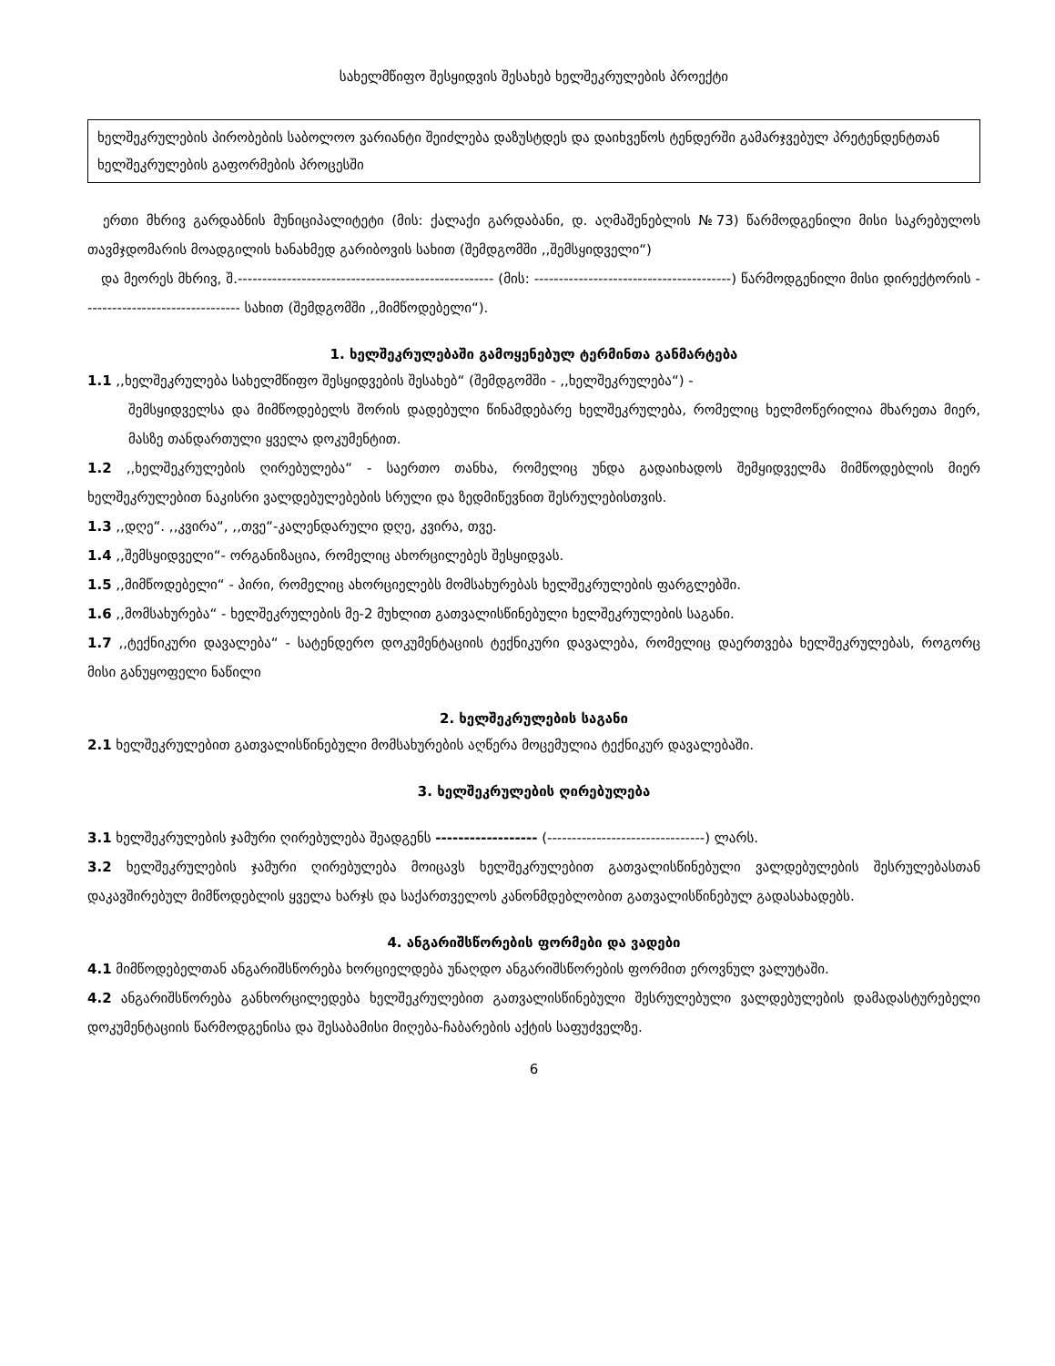სახელმწიფო შესყიდვის შესახებ ხელშეკრულების პროექტი
ხელშეკრულების პირობების საბოლოო ვარიანტი შეიძლება დაზუსტდეს და დაიხვეწოს ტენდერში გამარჯვებულ პრეტენდენტთან ხელშეკრულების გაფორმების პროცესში
ერთი მხრივ გარდაბნის მუნიციპალიტეტი (მის: ქალაქი გარდაბანი, დ. აღმაშენებლის №73) წარმოდგენილი მისი საკრებულოს თავმჯდომარის მოადგილის ხანახმედ გარიბოვის სახით (შემდგომში ,,შემსყიდველი“)
და მეორეს მხრივ, შ.---------------------------------------------------- (მის: ----------------------------------------) წარმოდგენილი მისი დირექტორის -------------------------------- სახით (შემდგომში ,,მიმწოდებელი“).
1. ხელშეკრულებაში გამოყენებულ ტერმინთა განმარტება
1.1 ,,ხელშეკრულება სახელმწიფო შესყიდვების შესახებ“ (შემდგომში - ,,ხელშეკრულება“) -
შემსყიდველსა და მიმწოდებელს შორის დადებული წინამდებარე ხელშეკრულება, რომელიც ხელმოწერილია მხარეთა მიერ, მასზე თანდართული ყველა დოკუმენტით.
1.2 ,,ხელშეკრულების ღირებულება“ - საერთო თანხა, რომელიც უნდა გადაიხადოს შემყიდველმა მიმწოდებლის მიერ ხელშეკრულებით ნაკისრი ვალდებულებების სრული და ზედმიწევნით შესრულებისთვის.
1.3 ,,დღე“. ,,კვირა“, ,,თვე“-კალენდარული დღე, კვირა, თვე.
1.4 ,,შემსყიდველი“- ორგანიზაცია, რომელიც ახორცილებეს შესყიდვას.
1.5 ,,მიმწოდებელი“ - პირი, რომელიც ახორციელებს მომსახურებას ხელშეკრულების ფარგლებში.
1.6 ,,მომსახურება“ - ხელშეკრულების მე-2 მუხლით გათვალისწინებული ხელშეკრულების საგანი.
1.7 ,,ტექნიკური დავალება“ - სატენდერო დოკუმენტაციის ტექნიკური დავალება, რომელიც დაერთვება ხელშეკრულებას, როგორც მისი განუყოფელი ნაწილი
2. ხელშეკრულების საგანი
2.1 ხელშეკრულებით გათვალისწინებული მომსახურების აღწერა მოცემულია ტექნიკურ დავალებაში.
3. ხელშეკრულების ღირებულება
3.1 ხელშეკრულების ჯამური ღირებულება შეადგენს ------------------ (--------------------------------) ლარს.
3.2 ხელშეკრულების ჯამური ღირებულება მოიცავს ხელშეკრულებით გათვალისწინებული ვალდებულების შესრულებასთან დაკავშირებულ მიმწოდებლის ყველა ხარჯს და საქართველოს კანონმდებლობით გათვალისწინებულ გადასახადებს.
4. ანგარიშსწორების ფორმები და ვადები
4.1 მიმწოდებელთან ანგარიშსწორება ხორციელდება უნაღდო ანგარიშსწორების ფორმით ეროვნულ ვალუტაში.
4.2 ანგარიშსწორება განხორცილედება ხელშეკრულებით გათვალისწინებული შესრულებული ვალდებულების დამადასტურებელი დოკუმენტაციის წარმოდგენისა და შესაბამისი მიღება-ჩაბარების აქტის საფუძველზე.
6